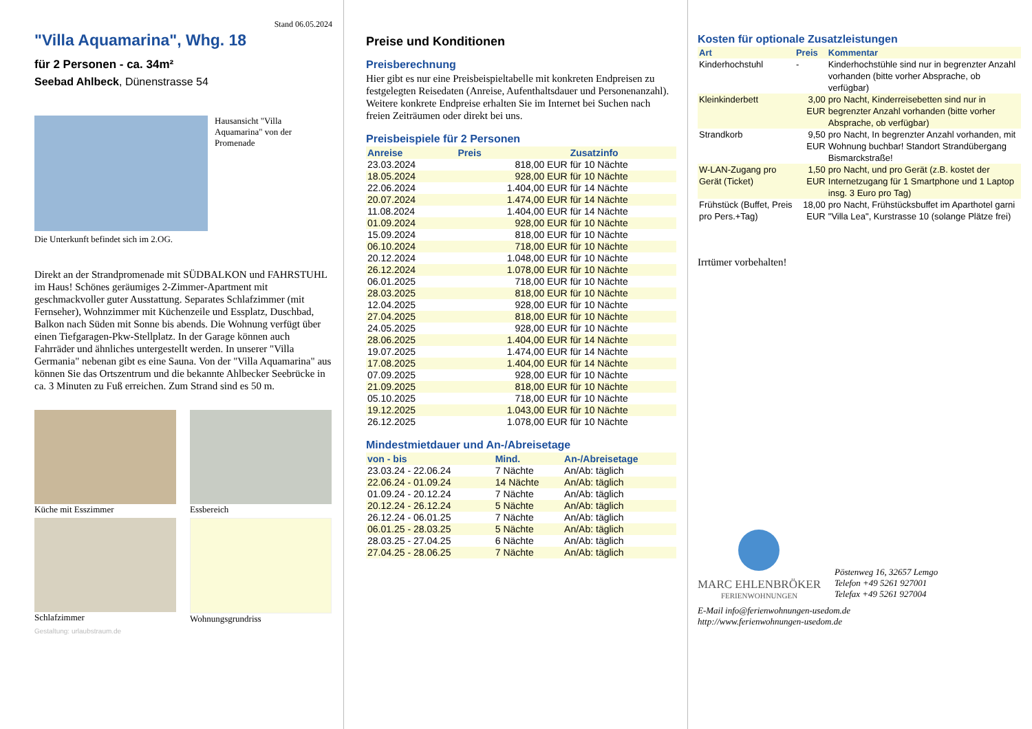Stand 06.05.2024
"Villa Aquamarina", Whg. 18
für 2 Personen - ca. 34m²
Seebad Ahlbeck, Dünenstrasse 54
Hausansicht "Villa Aquamarina" von der Promenade
Die Unterkunft befindet sich im 2.OG.
Direkt an der Strandpromenade mit SÜDBALKON und FAHRSTUHL im Haus! Schönes geräumiges 2-Zimmer-Apartment mit geschmackvoller guter Ausstattung. Separates Schlafzimmer (mit Fernseher), Wohnzimmer mit Küchenzeile und Essplatz, Duschbad, Balkon nach Süden mit Sonne bis abends. Die Wohnung verfügt über einen Tiefgaragen-Pkw-Stellplatz. In der Garage können auch Fahrräder und ähnliches untergestellt werden. In unserer "Villa Germania" nebenan gibt es eine Sauna. Von der "Villa Aquamarina" aus können Sie das Ortszentrum und die bekannte Ahlbecker Seebrücke in ca. 3 Minuten zu Fuß erreichen. Zum Strand sind es 50 m.
Küche mit Esszimmer
Essbereich
Schlafzimmer
Wohnungsgrundriss
Gestaltung: urlaubstraum.de
Preise und Konditionen
Preisberechnung
Hier gibt es nur eine Preisbeispieltabelle mit konkreten Endpreisen zu festgelegten Reisedaten (Anreise, Aufenthaltsdauer und Personenanzahl). Weitere konkrete Endpreise erhalten Sie im Internet bei Suchen nach freien Zeiträumen oder direkt bei uns.
Preisbeispiele für 2 Personen
| Anreise | Preis | Zusatzinfo |
| --- | --- | --- |
| 23.03.2024 | 818,00 EUR | für 10 Nächte |
| 18.05.2024 | 928,00 EUR | für 10 Nächte |
| 22.06.2024 | 1.404,00 EUR | für 14 Nächte |
| 20.07.2024 | 1.474,00 EUR | für 14 Nächte |
| 11.08.2024 | 1.404,00 EUR | für 14 Nächte |
| 01.09.2024 | 928,00 EUR | für 10 Nächte |
| 15.09.2024 | 818,00 EUR | für 10 Nächte |
| 06.10.2024 | 718,00 EUR | für 10 Nächte |
| 20.12.2024 | 1.048,00 EUR | für 10 Nächte |
| 26.12.2024 | 1.078,00 EUR | für 10 Nächte |
| 06.01.2025 | 718,00 EUR | für 10 Nächte |
| 28.03.2025 | 818,00 EUR | für 10 Nächte |
| 12.04.2025 | 928,00 EUR | für 10 Nächte |
| 27.04.2025 | 818,00 EUR | für 10 Nächte |
| 24.05.2025 | 928,00 EUR | für 10 Nächte |
| 28.06.2025 | 1.404,00 EUR | für 14 Nächte |
| 19.07.2025 | 1.474,00 EUR | für 14 Nächte |
| 17.08.2025 | 1.404,00 EUR | für 14 Nächte |
| 07.09.2025 | 928,00 EUR | für 10 Nächte |
| 21.09.2025 | 818,00 EUR | für 10 Nächte |
| 05.10.2025 | 718,00 EUR | für 10 Nächte |
| 19.12.2025 | 1.043,00 EUR | für 10 Nächte |
| 26.12.2025 | 1.078,00 EUR | für 10 Nächte |
Mindestmietdauer und An-/Abreisetage
| von - bis | Mind. | An-/Abreisetage |
| --- | --- | --- |
| 23.03.24 - 22.06.24 | 7 Nächte | An/Ab: täglich |
| 22.06.24 - 01.09.24 | 14 Nächte | An/Ab: täglich |
| 01.09.24 - 20.12.24 | 7 Nächte | An/Ab: täglich |
| 20.12.24 - 26.12.24 | 5 Nächte | An/Ab: täglich |
| 26.12.24 - 06.01.25 | 7 Nächte | An/Ab: täglich |
| 06.01.25 - 28.03.25 | 5 Nächte | An/Ab: täglich |
| 28.03.25 - 27.04.25 | 6 Nächte | An/Ab: täglich |
| 27.04.25 - 28.06.25 | 7 Nächte | An/Ab: täglich |
Kosten für optionale Zusatzleistungen
| Art | Preis | Kommentar |
| --- | --- | --- |
| Kinderhochstuhl | - | Kinderhochstühle sind nur in begrenzter Anzahl vorhanden (bitte vorher Absprache, ob verfügbar) |
| Kleinkinderbett | 3,00 EUR | pro Nacht, Kinderreisebetten sind nur in begrenzter Anzahl vorhanden (bitte vorher Absprache, ob verfügbar) |
| Strandkorb | 9,50 EUR | pro Nacht, In begrenzter Anzahl vorhanden, mit Wohnung buchbar! Standort Strandübergang Bismarckstraße! |
| W-LAN-Zugang pro Gerät (Ticket) | 1,50 EUR | pro Nacht, und pro Gerät (z.B. kostet der Internetzugang für 1 Smartphone und 1 Laptop insg. 3 Euro pro Tag) |
| Frühstück (Buffet, Preis pro Pers.+Tag) | 18,00 EUR | pro Nacht, Frühstücksbuffet im Aparthotel garni "Villa Lea", Kurstrasse 10 (solange Plätze frei) |
Irrtümer vorbehalten!
MARC EHLENBRÖKER
FERIENWOHNUNGEN
Pöstenweg 16, 32657 Lemgo
Telefon +49 5261 927001
Telefax +49 5261 927004
E-Mail info@ferienwohnungen-usedom.de
http://www.ferienwohnungen-usedom.de